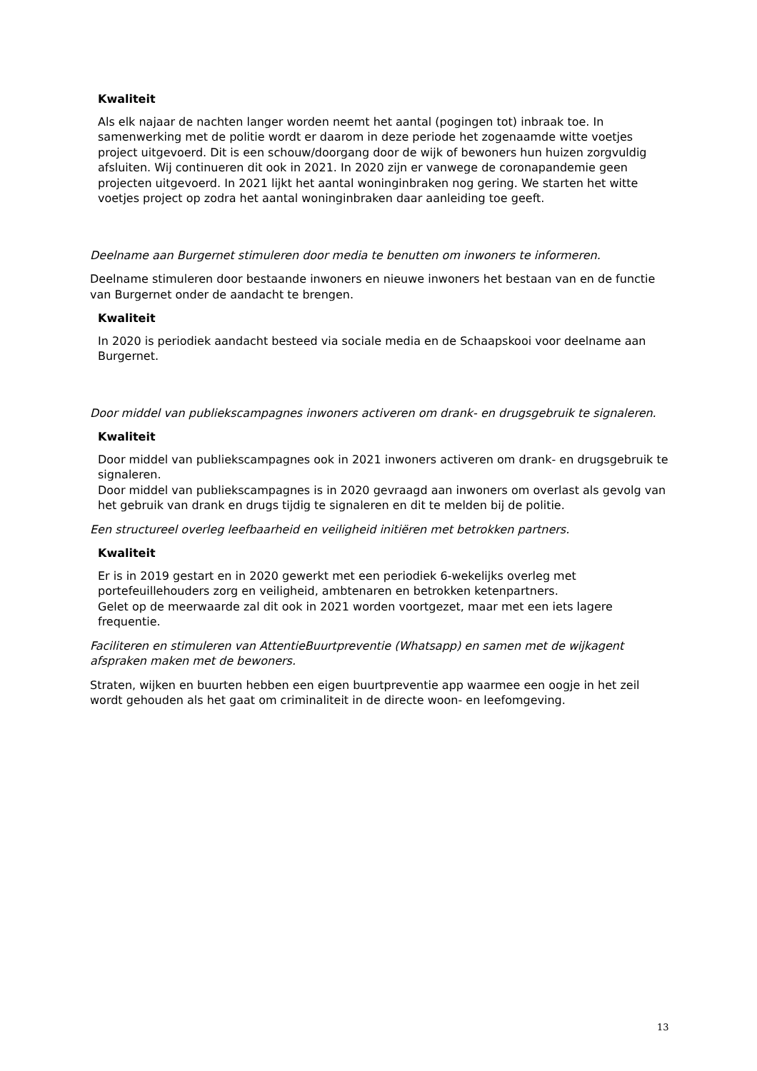Kwaliteit
Als elk najaar de nachten langer worden neemt het aantal (pogingen tot) inbraak toe. In samenwerking met de politie wordt er daarom in deze periode het zogenaamde witte voetjes project uitgevoerd. Dit is een schouw/doorgang door de wijk of bewoners hun huizen zorgvuldig afsluiten. Wij continueren dit ook in 2021. In 2020 zijn er vanwege de coronapandemie geen projecten uitgevoerd. In 2021 lijkt het aantal woninginbraken nog gering. We starten het witte voetjes project op zodra het aantal woninginbraken daar aanleiding toe geeft.
Deelname aan Burgernet stimuleren door media te benutten om inwoners te informeren.
Deelname stimuleren door bestaande inwoners en nieuwe inwoners het bestaan van en de functie van Burgernet onder de aandacht te brengen.
Kwaliteit
In 2020 is periodiek aandacht besteed via sociale media en de Schaapskooi voor deelname aan Burgernet.
Door middel van publiekscampagnes inwoners activeren om drank- en drugsgebruik te signaleren.
Kwaliteit
Door middel van publiekscampagnes ook in 2021 inwoners activeren om drank- en drugsgebruik te signaleren.
Door middel van publiekscampagnes is in 2020 gevraagd aan inwoners om overlast als gevolg van het gebruik van drank en drugs tijdig te signaleren en dit te melden bij de politie.
Een structureel overleg leefbaarheid en veiligheid initiëren met betrokken partners.
Kwaliteit
Er is in 2019 gestart en in 2020 gewerkt met een periodiek 6-wekelijks overleg met portefeuillehouders zorg en veiligheid, ambtenaren en betrokken ketenpartners.
Gelet op de meerwaarde zal dit ook in 2021 worden voortgezet, maar met een iets lagere frequentie.
Faciliteren en stimuleren van AttentieBuurtpreventie (Whatsapp) en samen met de wijkagent afspraken maken met de bewoners.
Straten, wijken en buurten hebben een eigen buurtpreventie app waarmee een oogje in het zeil wordt gehouden als het gaat om criminaliteit in de directe woon- en leefomgeving.
13